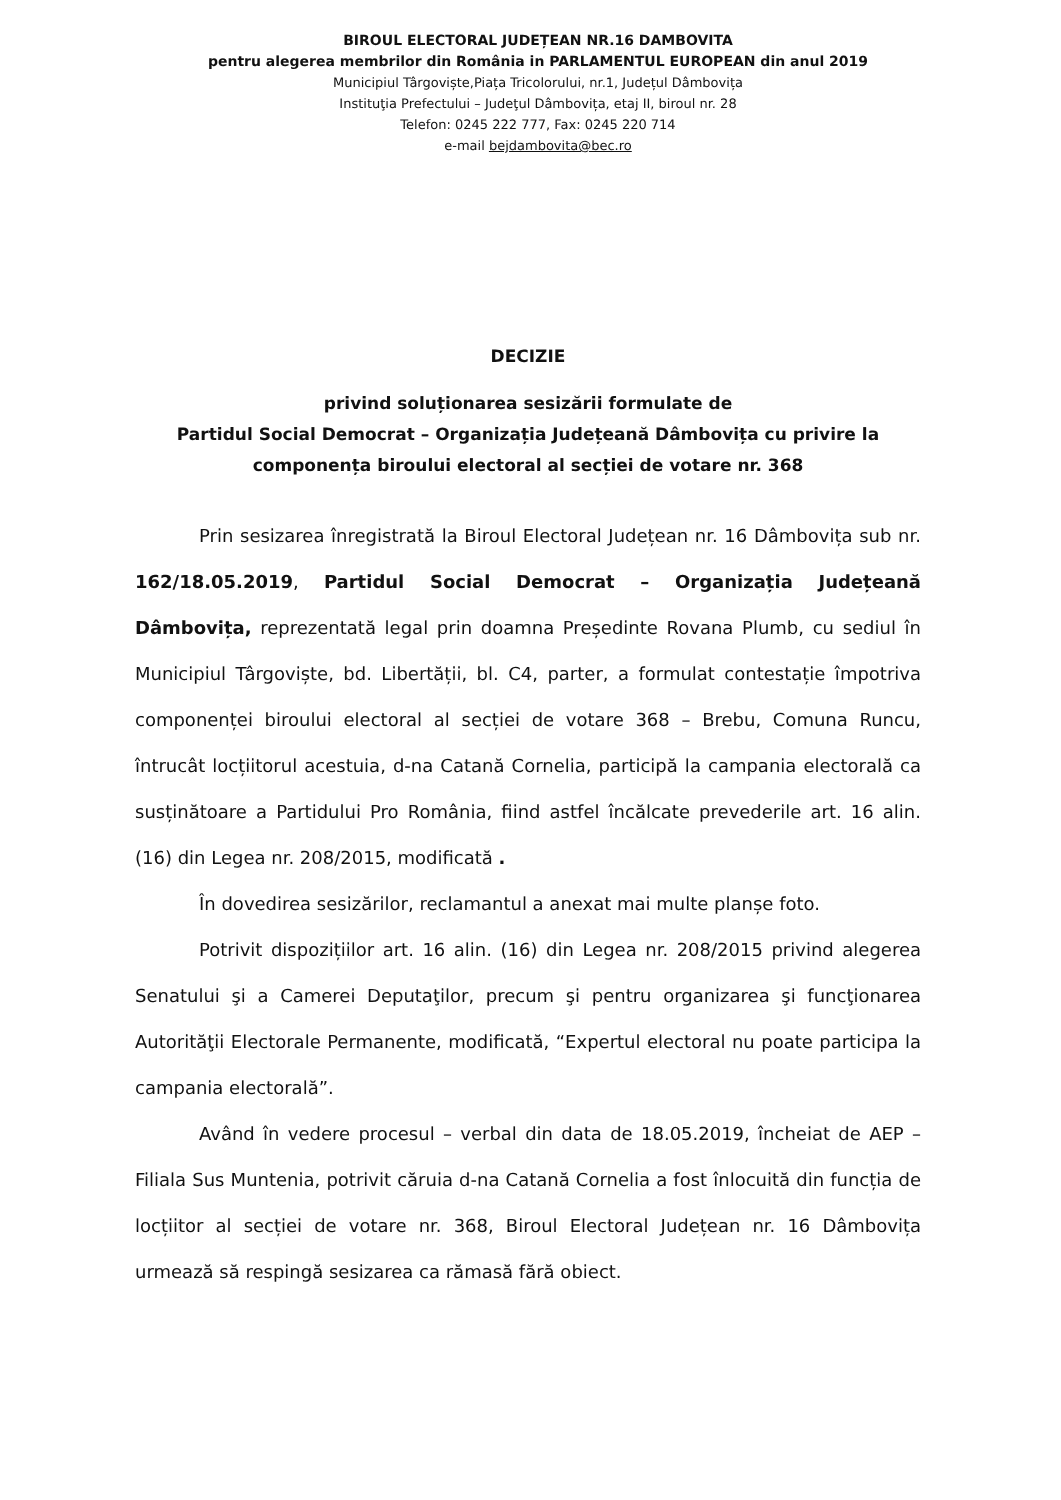BIROUL ELECTORAL JUDEȚEAN NR.16 DAMBOVITA
pentru alegerea membrilor din România in PARLAMENTUL EUROPEAN din anul 2019
Municipiul Târgoviște,Piața Tricolorului, nr.1, Județul Dâmbovița
Instituţia Prefectului – Judeţul Dâmbovița, etaj II, biroul nr. 28
Telefon: 0245 222 777, Fax: 0245 220 714
e-mail bejdambovita@bec.ro
DECIZIE
privind soluționarea sesizării formulate de
Partidul Social Democrat – Organizația Județeană Dâmbovița cu privire la
componența biroului electoral al secției de votare nr. 368
Prin sesizarea înregistrată la Biroul Electoral Județean nr. 16 Dâmbovița sub nr. 162/18.05.2019, Partidul Social Democrat – Organizația Județeană Dâmbovița, reprezentată legal prin doamna Președinte Rovana Plumb, cu sediul în Municipiul Târgoviște, bd. Libertății, bl. C4, parter, a formulat contestație împotriva componenței biroului electoral al secției de votare 368 – Brebu, Comuna Runcu, întrucât locțiitorul acestuia, d-na Catană Cornelia, participă la campania electorală ca susținătoare a Partidului Pro România, fiind astfel încălcate prevederile art. 16 alin. (16) din Legea nr. 208/2015, modificată .
În dovedirea sesizărilor, reclamantul a anexat mai multe planșe foto.
Potrivit dispozițiilor art. 16 alin. (16) din Legea nr. 208/2015 privind alegerea Senatului şi a Camerei Deputaţilor, precum şi pentru organizarea şi funcţionarea Autorităţii Electorale Permanente, modificată, “Expertul electoral nu poate participa la campania electorală”.
Având în vedere procesul – verbal din data de 18.05.2019, încheiat de AEP – Filiala Sus Muntenia, potrivit căruia d-na Catană Cornelia a fost înlocuită din funcția de locțiitor al secției de votare nr. 368, Biroul Electoral Județean nr. 16 Dâmbovița urmează să respingă sesizarea ca rămasă fără obiect.